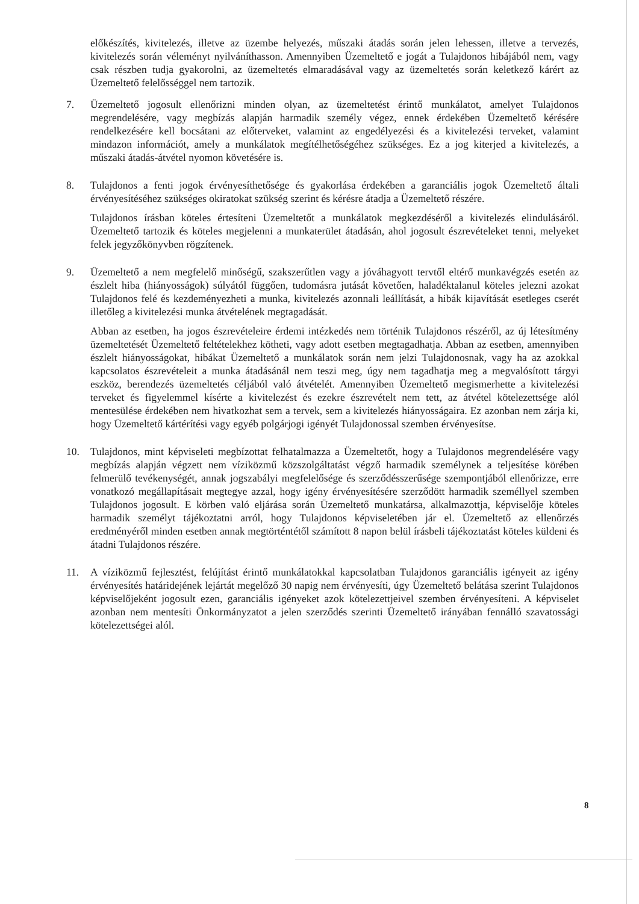előkészítés, kivitelezés, illetve az üzembe helyezés, műszaki átadás során jelen lehessen, illetve a tervezés, kivitelezés során véleményt nyilváníthasson. Amennyiben Üzemeltető e jogát a Tulajdonos hibájából nem, vagy csak részben tudja gyakorolni, az üzemeltetés elmaradásával vagy az üzemeltetés során keletkező kárért az Üzemeltető felelősséggel nem tartozik.
7. Üzemeltető jogosult ellenőrizni minden olyan, az üzemeltetést érintő munkálatot, amelyet Tulajdonos megrendelésére, vagy megbízás alapján harmadik személy végez, ennek érdekében Üzemeltető kérésére rendelkezésére kell bocsátani az előterveket, valamint az engedélyezési és a kivitelezési terveket, valamint mindazon információt, amely a munkálatok megítélhetőségéhez szükséges. Ez a jog kiterjed a kivitelezés, a műszaki átadás-átvétel nyomon követésére is.
8. Tulajdonos a fenti jogok érvényesíthetősége és gyakorlása érdekében a garanciális jogok Üzemeltető általi érvényesítéséhez szükséges okiratokat szükség szerint és kérésre átadja a Üzemeltető részére.
Tulajdonos írásban köteles értesíteni Üzemeltetőt a munkálatok megkezdéséről a kivitelezés elindulásáról. Üzemeltető tartozik és köteles megjelenni a munkaterület átadásán, ahol jogosult észrevételeket tenni, melyeket felek jegyzőkönyvben rögzítenek.
9. Üzemeltető a nem megfelelő minőségű, szakszerűtlen vagy a jóváhagyott tervtől eltérő munkavégzés esetén az észlelt hiba (hiányosságok) súlyától függően, tudomásra jutását követően, haladéktalanul köteles jelezni azokat Tulajdonos felé és kezdeményezheti a munka, kivitelezés azonnali leállítását, a hibák kijavítását esetleges cserét illetőleg a kivitelezési munka átvételének megtagadását.
Abban az esetben, ha jogos észrevételeire érdemi intézkedés nem történik Tulajdonos részéről, az új létesítmény üzemeltetését Üzemeltető feltételekhez kötheti, vagy adott esetben megtagadhatja. Abban az esetben, amennyiben észlelt hiányosságokat, hibákat Üzemeltető a munkálatok során nem jelzi Tulajdonosnak, vagy ha az azokkal kapcsolatos észrevételeit a munka átadásánál nem teszi meg, úgy nem tagadhatja meg a megvalósított tárgyi eszköz, berendezés üzemeltetés céljából való átvételét. Amennyiben Üzemeltető megismerhette a kivitelezési terveket és figyelemmel kísérte a kivitelezést és ezekre észrevételt nem tett, az átvétel kötelezettsége alól mentesülése érdekében nem hivatkozhat sem a tervek, sem a kivitelezés hiányosságaira. Ez azonban nem zárja ki, hogy Üzemeltető kártérítési vagy egyéb polgárjogi igényét Tulajdonossal szemben érvényesítse.
10. Tulajdonos, mint képviseleti megbízottat felhatalmazza a Üzemeltetőt, hogy a Tulajdonos megrendelésére vagy megbízás alapján végzett nem víziközmű közszolgáltatást végző harmadik személynek a teljesítése körében felmerülő tevékenységét, annak jogszabályi megfelelősége és szerződésszerűsége szempontjából ellenőrizze, erre vonatkozó megállapításait megtegye azzal, hogy igény érvényesítésére szerződött harmadik személlyel szemben Tulajdonos jogosult. E körben való eljárása során Üzemeltető munkatársa, alkalmazottja, képviselője köteles harmadik személyt tájékoztatni arról, hogy Tulajdonos képviseletében jár el. Üzemeltető az ellenőrzés eredményéről minden esetben annak megtörténtétől számított 8 napon belül írásbeli tájékoztatást köteles küldeni és átadni Tulajdonos részére.
11. A víziközmű fejlesztést, felújítást érintő munkálatokkal kapcsolatban Tulajdonos garanciális igényeit az igény érvényesítés határidejének lejártát megelőző 30 napig nem érvényesíti, úgy Üzemeltető belátása szerint Tulajdonos képviselőjeként jogosult ezen, garanciális igényeket azok kötelezettjeivel szemben érvényesíteni. A képviselet azonban nem mentesíti Önkormányzatot a jelen szerződés szerinti Üzemeltető irányában fennálló szavatossági kötelezettségei alól.
8